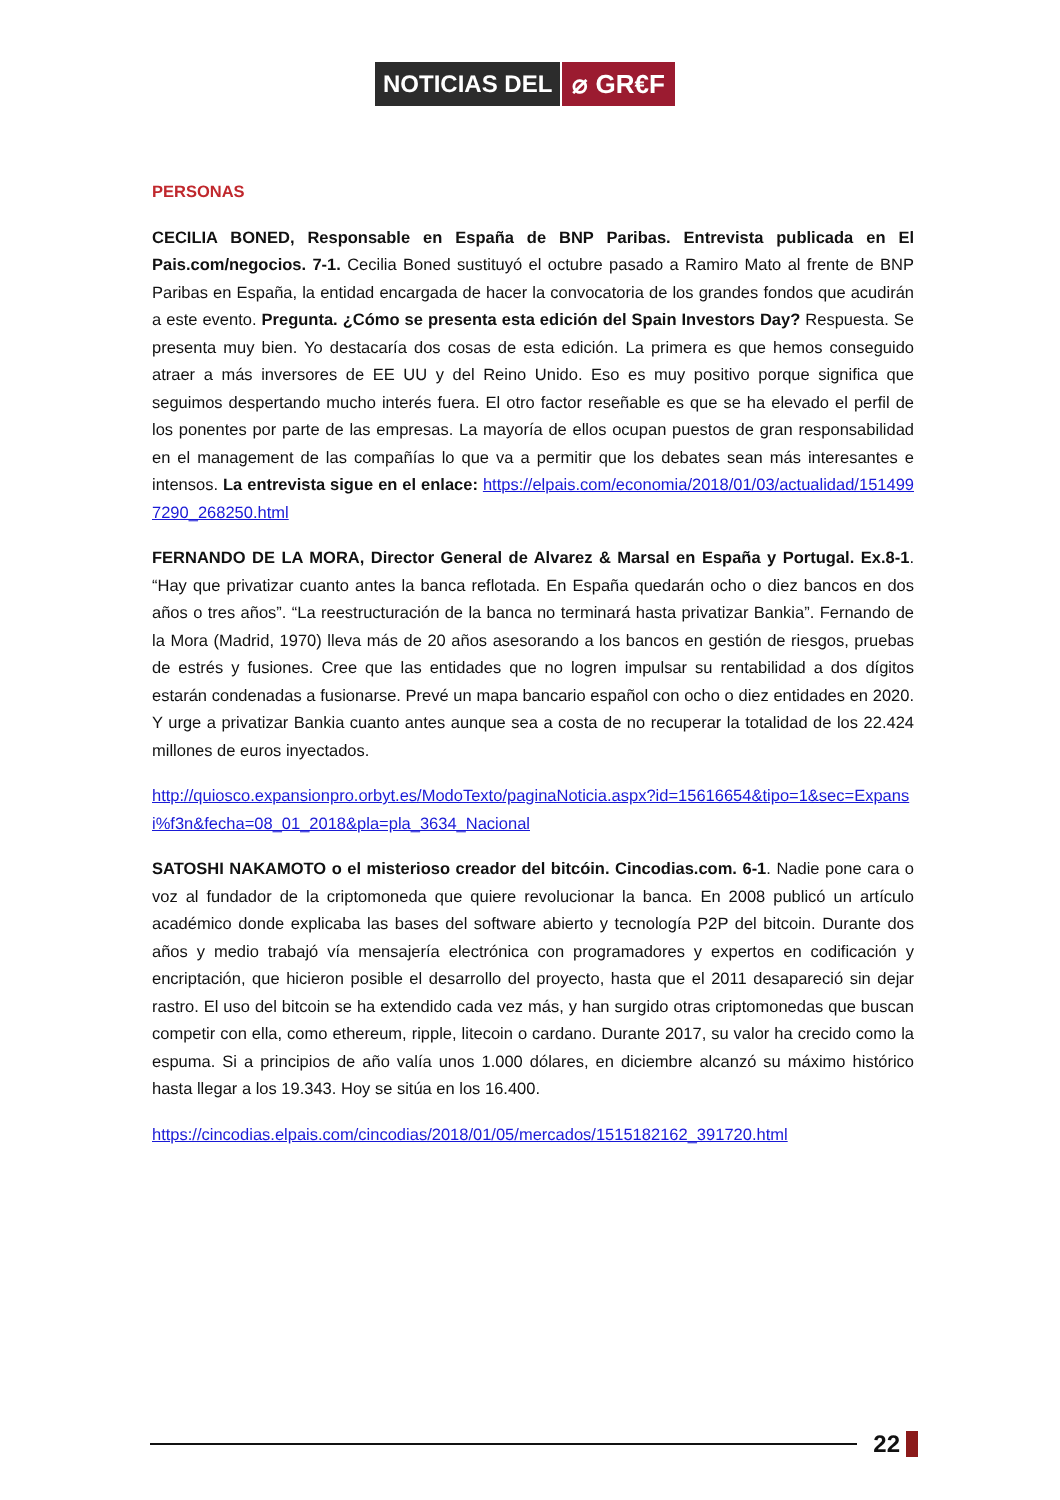NOTICIAS DEL ⌀ GR€F
PERSONAS
CECILIA BONED, Responsable en España de BNP Paribas. Entrevista publicada en El Pais.com/negocios. 7-1. Cecilia Boned sustituyó el octubre pasado a Ramiro Mato al frente de BNP Paribas en España, la entidad encargada de hacer la convocatoria de los grandes fondos que acudirán a este evento. Pregunta. ¿Cómo se presenta esta edición del Spain Investors Day? Respuesta. Se presenta muy bien. Yo destacaría dos cosas de esta edición. La primera es que hemos conseguido atraer a más inversores de EE UU y del Reino Unido. Eso es muy positivo porque significa que seguimos despertando mucho interés fuera. El otro factor reseñable es que se ha elevado el perfil de los ponentes por parte de las empresas. La mayoría de ellos ocupan puestos de gran responsabilidad en el management de las compañías lo que va a permitir que los debates sean más interesantes e intensos. La entrevista sigue en el enlace: https://elpais.com/economia/2018/01/03/actualidad/1514997290_268250.html
FERNANDO DE LA MORA, Director General de Alvarez & Marsal en España y Portugal. Ex.8-1. “Hay que privatizar cuanto antes la banca reflotada. En España quedarán ocho o diez bancos en dos años o tres años”. “La reestructuración de la banca no terminará hasta privatizar Bankia”. Fernando de la Mora (Madrid, 1970) lleva más de 20 años asesorando a los bancos en gestión de riesgos, pruebas de estrés y fusiones. Cree que las entidades que no logren impulsar su rentabilidad a dos dígitos estarán condenadas a fusionarse. Prevé un mapa bancario español con ocho o diez entidades en 2020. Y urge a privatizar Bankia cuanto antes aunque sea a costa de no recuperar la totalidad de los 22.424 millones de euros inyectados.
http://quiosco.expansionpro.orbyt.es/ModoTexto/paginaNoticia.aspx?id=15616654&tipo=1&sec=Expansi%f3n&fecha=08_01_2018&pla=pla_3634_Nacional
SATOSHI NAKAMOTO o el misterioso creador del bitcóin. Cincodias.com. 6-1. Nadie pone cara o voz al fundador de la criptomoneda que quiere revolucionar la banca. En 2008 publicó un artículo académico donde explicaba las bases del software abierto y tecnología P2P del bitcoin. Durante dos años y medio trabajó vía mensajería electrónica con programadores y expertos en codificación y encriptación, que hicieron posible el desarrollo del proyecto, hasta que el 2011 desapareció sin dejar rastro. El uso del bitcoin se ha extendido cada vez más, y han surgido otras criptomonedas que buscan competir con ella, como ethereum, ripple, litecoin o cardano. Durante 2017, su valor ha crecido como la espuma. Si a principios de año valía unos 1.000 dólares, en diciembre alcanzó su máximo histórico hasta llegar a los 19.343. Hoy se sitúa en los 16.400.
https://cincodias.elpais.com/cincodias/2018/01/05/mercados/1515182162_391720.html
22